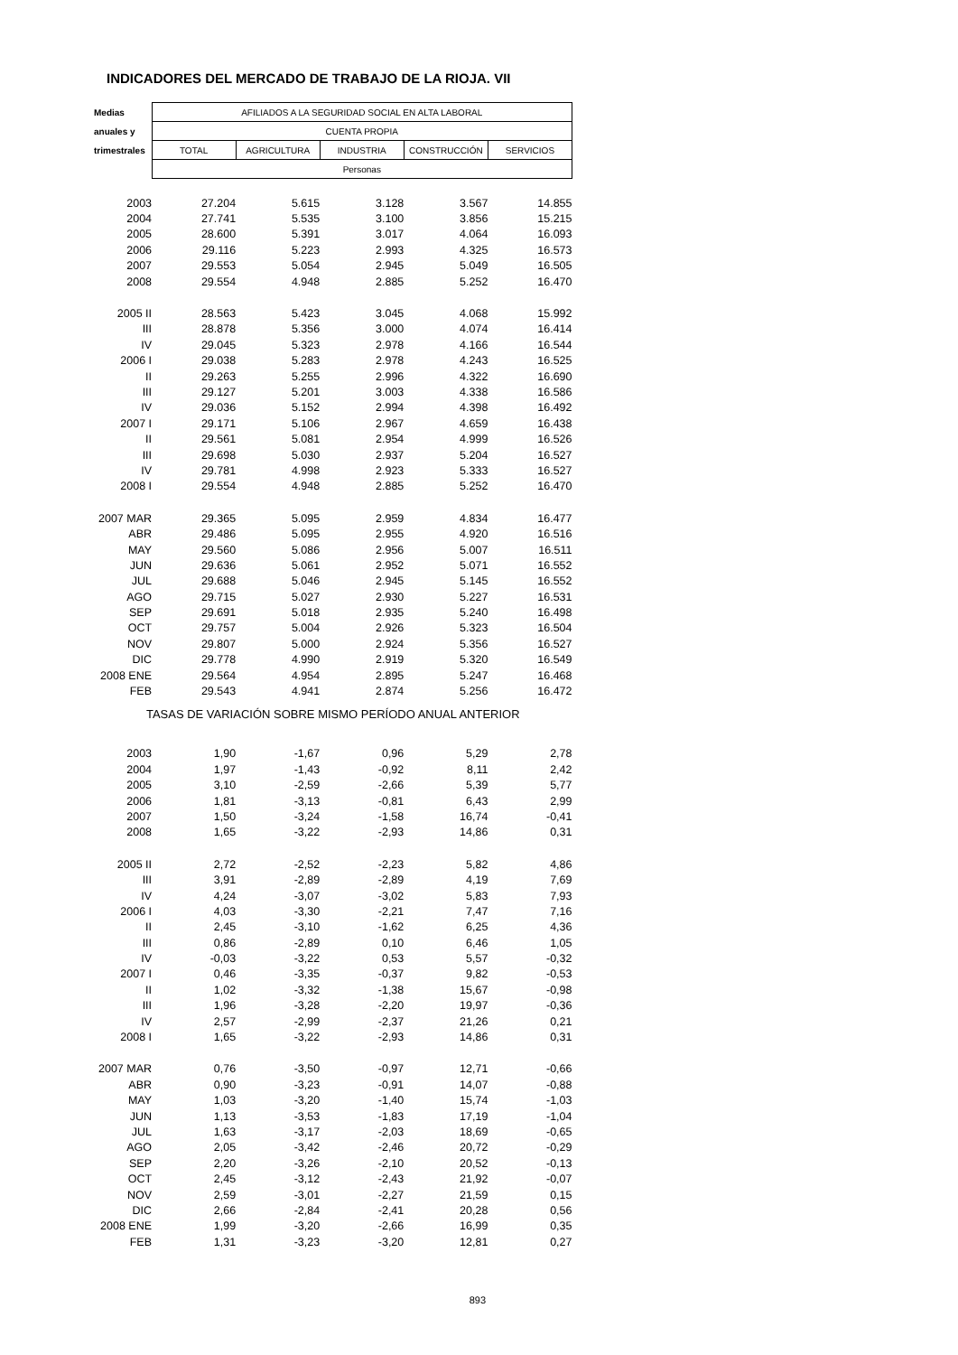INDICADORES DEL MERCADO DE TRABAJO DE LA RIOJA. VII
| Medias | AFILIADOS A LA SEGURIDAD SOCIAL EN ALTA LABORAL | | | | |
| --- | --- | --- | --- | --- | --- |
| anuales y | CUENTA PROPIA | | | | |
| trimestrales | TOTAL | AGRICULTURA | INDUSTRIA | CONSTRUCCIÓN | SERVICIOS |
| | Personas | | | | |
| 2003 | 27.204 | 5.615 | 3.128 | 3.567 | 14.855 |
| 2004 | 27.741 | 5.535 | 3.100 | 3.856 | 15.215 |
| 2005 | 28.600 | 5.391 | 3.017 | 4.064 | 16.093 |
| 2006 | 29.116 | 5.223 | 2.993 | 4.325 | 16.573 |
| 2007 | 29.553 | 5.054 | 2.945 | 5.049 | 16.505 |
| 2008 | 29.554 | 4.948 | 2.885 | 5.252 | 16.470 |
| 2005 II | 28.563 | 5.423 | 3.045 | 4.068 | 15.992 |
| III | 28.878 | 5.356 | 3.000 | 4.074 | 16.414 |
| IV | 29.045 | 5.323 | 2.978 | 4.166 | 16.544 |
| 2006 I | 29.038 | 5.283 | 2.978 | 4.243 | 16.525 |
| II | 29.263 | 5.255 | 2.996 | 4.322 | 16.690 |
| III | 29.127 | 5.201 | 3.003 | 4.338 | 16.586 |
| IV | 29.036 | 5.152 | 2.994 | 4.398 | 16.492 |
| 2007 I | 29.171 | 5.106 | 2.967 | 4.659 | 16.438 |
| II | 29.561 | 5.081 | 2.954 | 4.999 | 16.526 |
| III | 29.698 | 5.030 | 2.937 | 5.204 | 16.527 |
| IV | 29.781 | 4.998 | 2.923 | 5.333 | 16.527 |
| 2008 I | 29.554 | 4.948 | 2.885 | 5.252 | 16.470 |
| 2007 MAR | 29.365 | 5.095 | 2.959 | 4.834 | 16.477 |
| ABR | 29.486 | 5.095 | 2.955 | 4.920 | 16.516 |
| MAY | 29.560 | 5.086 | 2.956 | 5.007 | 16.511 |
| JUN | 29.636 | 5.061 | 2.952 | 5.071 | 16.552 |
| JUL | 29.688 | 5.046 | 2.945 | 5.145 | 16.552 |
| AGO | 29.715 | 5.027 | 2.930 | 5.227 | 16.531 |
| SEP | 29.691 | 5.018 | 2.935 | 5.240 | 16.498 |
| OCT | 29.757 | 5.004 | 2.926 | 5.323 | 16.504 |
| NOV | 29.807 | 5.000 | 2.924 | 5.356 | 16.527 |
| DIC | 29.778 | 4.990 | 2.919 | 5.320 | 16.549 |
| 2008 ENE | 29.564 | 4.954 | 2.895 | 5.247 | 16.468 |
| FEB | 29.543 | 4.941 | 2.874 | 5.256 | 16.472 |
| TASAS DE VARIACIÓN SOBRE MISMO PERÍODO ANUAL ANTERIOR | | | | | |
| 2003 | 1,90 | -1,67 | 0,96 | 5,29 | 2,78 |
| 2004 | 1,97 | -1,43 | -0,92 | 8,11 | 2,42 |
| 2005 | 3,10 | -2,59 | -2,66 | 5,39 | 5,77 |
| 2006 | 1,81 | -3,13 | -0,81 | 6,43 | 2,99 |
| 2007 | 1,50 | -3,24 | -1,58 | 16,74 | -0,41 |
| 2008 | 1,65 | -3,22 | -2,93 | 14,86 | 0,31 |
| 2005 II | 2,72 | -2,52 | -2,23 | 5,82 | 4,86 |
| III | 3,91 | -2,89 | -2,89 | 4,19 | 7,69 |
| IV | 4,24 | -3,07 | -3,02 | 5,83 | 7,93 |
| 2006 I | 4,03 | -3,30 | -2,21 | 7,47 | 7,16 |
| II | 2,45 | -3,10 | -1,62 | 6,25 | 4,36 |
| III | 0,86 | -2,89 | 0,10 | 6,46 | 1,05 |
| IV | -0,03 | -3,22 | 0,53 | 5,57 | -0,32 |
| 2007 I | 0,46 | -3,35 | -0,37 | 9,82 | -0,53 |
| II | 1,02 | -3,32 | -1,38 | 15,67 | -0,98 |
| III | 1,96 | -3,28 | -2,20 | 19,97 | -0,36 |
| IV | 2,57 | -2,99 | -2,37 | 21,26 | 0,21 |
| 2008 I | 1,65 | -3,22 | -2,93 | 14,86 | 0,31 |
| 2007 MAR | 0,76 | -3,50 | -0,97 | 12,71 | -0,66 |
| ABR | 0,90 | -3,23 | -0,91 | 14,07 | -0,88 |
| MAY | 1,03 | -3,20 | -1,40 | 15,74 | -1,03 |
| JUN | 1,13 | -3,53 | -1,83 | 17,19 | -1,04 |
| JUL | 1,63 | -3,17 | -2,03 | 18,69 | -0,65 |
| AGO | 2,05 | -3,42 | -2,46 | 20,72 | -0,29 |
| SEP | 2,20 | -3,26 | -2,10 | 20,52 | -0,13 |
| OCT | 2,45 | -3,12 | -2,43 | 21,92 | -0,07 |
| NOV | 2,59 | -3,01 | -2,27 | 21,59 | 0,15 |
| DIC | 2,66 | -2,84 | -2,41 | 20,28 | 0,56 |
| 2008 ENE | 1,99 | -3,20 | -2,66 | 16,99 | 0,35 |
| FEB | 1,31 | -3,23 | -3,20 | 12,81 | 0,27 |
893